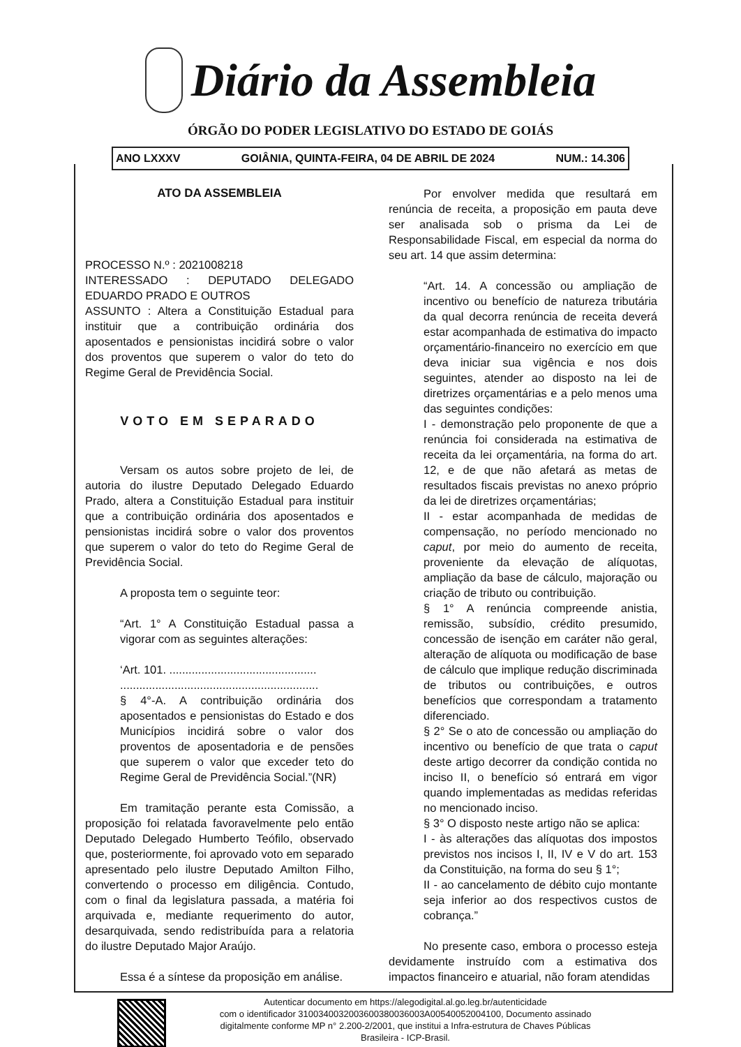Diário da Assembleia
ÓRGÃO DO PODER LEGISLATIVO DO ESTADO DE GOIÁS
ANO LXXXV GOIÂNIA, QUINTA-FEIRA, 04 DE ABRIL DE 2024 NUM.: 14.306
ATO DA ASSEMBLEIA
PROCESSO N.º : 2021008218
INTERESSADO : DEPUTADO DELEGADO EDUARDO PRADO E OUTROS
ASSUNTO : Altera a Constituição Estadual para instituir que a contribuição ordinária dos aposentados e pensionistas incidirá sobre o valor dos proventos que superem o valor do teto do Regime Geral de Previdência Social.
VOTO EM SEPARADO
Versam os autos sobre projeto de lei, de autoria do ilustre Deputado Delegado Eduardo Prado, altera a Constituição Estadual para instituir que a contribuição ordinária dos aposentados e pensionistas incidirá sobre o valor dos proventos que superem o valor do teto do Regime Geral de Previdência Social.
A proposta tem o seguinte teor:
“Art. 1° A Constituição Estadual passa a vigorar com as seguintes alterações:
‘Art. 101. ..............................................
..............................................................
§ 4°-A. A contribuição ordinária dos aposentados e pensionistas do Estado e dos Municípios incidirá sobre o valor dos proventos de aposentadoria e de pensões que superem o valor que exceder teto do Regime Geral de Previdência Social.”(NR)
Em tramitação perante esta Comissão, a proposição foi relatada favoravelmente pelo então Deputado Delegado Humberto Teófilo, observado que, posteriormente, foi aprovado voto em separado apresentado pelo ilustre Deputado Amilton Filho, convertendo o processo em diligência. Contudo, com o final da legislatura passada, a matéria foi arquivada e, mediante requerimento do autor, desarquivada, sendo redistribuída para a relatoria do ilustre Deputado Major Araújo.
Essa é a síntese da proposição em análise.
Por envolver medida que resultará em renúncia de receita, a proposição em pauta deve ser analisada sob o prisma da Lei de Responsabilidade Fiscal, em especial da norma do seu art. 14 que assim determina:
“Art. 14. A concessão ou ampliação de incentivo ou benefício de natureza tributária da qual decorra renúncia de receita deverá estar acompanhada de estimativa do impacto orçamentário-financeiro no exercício em que deva iniciar sua vigência e nos dois seguintes, atender ao disposto na lei de diretrizes orçamentárias e a pelo menos uma das seguintes condições:
I - demonstração pelo proponente de que a renúncia foi considerada na estimativa de receita da lei orçamentária, na forma do art. 12, e de que não afetará as metas de resultados fiscais previstas no anexo próprio da lei de diretrizes orçamentárias;
II - estar acompanhada de medidas de compensação, no período mencionado no caput, por meio do aumento de receita, proveniente da elevação de alíquotas, ampliação da base de cálculo, majoração ou criação de tributo ou contribuição.
§ 1° A renúncia compreende anistia, remissão, subsídio, crédito presumido, concessão de isenção em caráter não geral, alteração de alíquota ou modificação de base de cálculo que implique redução discriminada de tributos ou contribuições, e outros benefícios que correspondam a tratamento diferenciado.
§ 2° Se o ato de concessão ou ampliação do incentivo ou benefício de que trata o caput deste artigo decorrer da condição contida no inciso II, o benefício só entrará em vigor quando implementadas as medidas referidas no mencionado inciso.
§ 3° O disposto neste artigo não se aplica:
I - às alterações das alíquotas dos impostos previstos nos incisos I, II, IV e V do art. 153 da Constituição, na forma do seu § 1°;
II - ao cancelamento de débito cujo montante seja inferior ao dos respectivos custos de cobrança.”
No presente caso, embora o processo esteja devidamente instruído com a estimativa dos impactos financeiro e atuarial, não foram atendidas
Autenticar documento em https://alegodigital.al.go.leg.br/autenticidade
com o identificador 3100340032003600380036003A00540052004100, Documento assinado
digitalmente conforme MP n° 2.200-2/2001, que institui a Infra-estrutura de Chaves Públicas
Brasileira - ICP-Brasil.